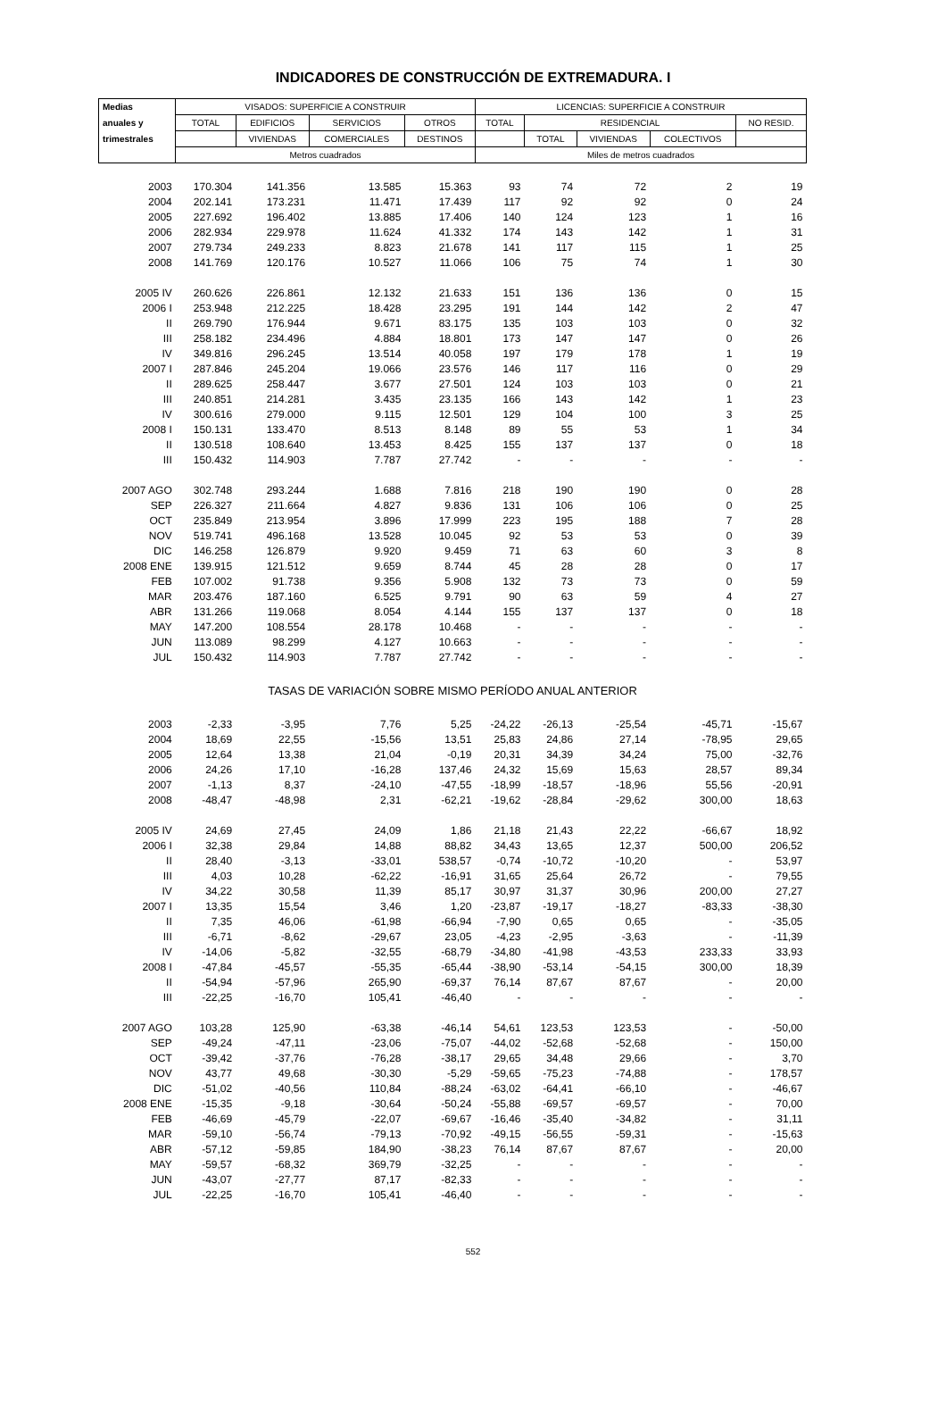INDICADORES DE CONSTRUCCIÓN DE EXTREMADURA. I
| Medias | VISADOS: SUPERFICIE A CONSTRUIR | | | | LICENCIAS: SUPERFICIE A CONSTRUIR | | | | |
| --- | --- | --- | --- | --- | --- | --- | --- | --- | --- |
| anuales y | TOTAL | EDIFICIOS | SERVICIOS | OTROS | TOTAL | RESIDENCIAL | | | NO RESID. |
| trimestrales | | VIVIENDAS | COMERCIALES | DESTINOS | | TOTAL | VIVIENDAS | COLECTIVOS | |
| | Metros cuadrados | | | | Miles de metros cuadrados | | | | |
| 2003 | 170.304 | 141.356 | 13.585 | 15.363 | 93 | 74 | 72 | 2 | 19 |
| 2004 | 202.141 | 173.231 | 11.471 | 17.439 | 117 | 92 | 92 | 0 | 24 |
| 2005 | 227.692 | 196.402 | 13.885 | 17.406 | 140 | 124 | 123 | 1 | 16 |
| 2006 | 282.934 | 229.978 | 11.624 | 41.332 | 174 | 143 | 142 | 1 | 31 |
| 2007 | 279.734 | 249.233 | 8.823 | 21.678 | 141 | 117 | 115 | 1 | 25 |
| 2008 | 141.769 | 120.176 | 10.527 | 11.066 | 106 | 75 | 74 | 1 | 30 |
| 2005 IV | 260.626 | 226.861 | 12.132 | 21.633 | 151 | 136 | 136 | 0 | 15 |
| 2006 I | 253.948 | 212.225 | 18.428 | 23.295 | 191 | 144 | 142 | 2 | 47 |
| II | 269.790 | 176.944 | 9.671 | 83.175 | 135 | 103 | 103 | 0 | 32 |
| III | 258.182 | 234.496 | 4.884 | 18.801 | 173 | 147 | 147 | 0 | 26 |
| IV | 349.816 | 296.245 | 13.514 | 40.058 | 197 | 179 | 178 | 1 | 19 |
| 2007 I | 287.846 | 245.204 | 19.066 | 23.576 | 146 | 117 | 116 | 0 | 29 |
| II | 289.625 | 258.447 | 3.677 | 27.501 | 124 | 103 | 103 | 0 | 21 |
| III | 240.851 | 214.281 | 3.435 | 23.135 | 166 | 143 | 142 | 1 | 23 |
| IV | 300.616 | 279.000 | 9.115 | 12.501 | 129 | 104 | 100 | 3 | 25 |
| 2008 I | 150.131 | 133.470 | 8.513 | 8.148 | 89 | 55 | 53 | 1 | 34 |
| II | 130.518 | 108.640 | 13.453 | 8.425 | 155 | 137 | 137 | 0 | 18 |
| III | 150.432 | 114.903 | 7.787 | 27.742 | - | - | - | - | - |
| 2007 AGO | 302.748 | 293.244 | 1.688 | 7.816 | 218 | 190 | 190 | 0 | 28 |
| SEP | 226.327 | 211.664 | 4.827 | 9.836 | 131 | 106 | 106 | 0 | 25 |
| OCT | 235.849 | 213.954 | 3.896 | 17.999 | 223 | 195 | 188 | 7 | 28 |
| NOV | 519.741 | 496.168 | 13.528 | 10.045 | 92 | 53 | 53 | 0 | 39 |
| DIC | 146.258 | 126.879 | 9.920 | 9.459 | 71 | 63 | 60 | 3 | 8 |
| 2008 ENE | 139.915 | 121.512 | 9.659 | 8.744 | 45 | 28 | 28 | 0 | 17 |
| FEB | 107.002 | 91.738 | 9.356 | 5.908 | 132 | 73 | 73 | 0 | 59 |
| MAR | 203.476 | 187.160 | 6.525 | 9.791 | 90 | 63 | 59 | 4 | 27 |
| ABR | 131.266 | 119.068 | 8.054 | 4.144 | 155 | 137 | 137 | 0 | 18 |
| MAY | 147.200 | 108.554 | 28.178 | 10.468 | - | - | - | - | - |
| JUN | 113.089 | 98.299 | 4.127 | 10.663 | - | - | - | - | - |
| JUL | 150.432 | 114.903 | 7.787 | 27.742 | - | - | - | - | - |
| TASAS DE VARIACIÓN SOBRE MISMO PERÍODO ANUAL ANTERIOR | | | | | | | | | |
| 2003 | -2,33 | -3,95 | 7,76 | 5,25 | -24,22 | -26,13 | -25,54 | -45,71 | -15,67 |
| 2004 | 18,69 | 22,55 | -15,56 | 13,51 | 25,83 | 24,86 | 27,14 | -78,95 | 29,65 |
| 2005 | 12,64 | 13,38 | 21,04 | -0,19 | 20,31 | 34,39 | 34,24 | 75,00 | -32,76 |
| 2006 | 24,26 | 17,10 | -16,28 | 137,46 | 24,32 | 15,69 | 15,63 | 28,57 | 89,34 |
| 2007 | -1,13 | 8,37 | -24,10 | -47,55 | -18,99 | -18,57 | -18,96 | 55,56 | -20,91 |
| 2008 | -48,47 | -48,98 | 2,31 | -62,21 | -19,62 | -28,84 | -29,62 | 300,00 | 18,63 |
| 2005 IV | 24,69 | 27,45 | 24,09 | 1,86 | 21,18 | 21,43 | 22,22 | -66,67 | 18,92 |
| 2006 I | 32,38 | 29,84 | 14,88 | 88,82 | 34,43 | 13,65 | 12,37 | 500,00 | 206,52 |
| II | 28,40 | -3,13 | -33,01 | 538,57 | -0,74 | -10,72 | -10,20 | - | 53,97 |
| III | 4,03 | 10,28 | -62,22 | -16,91 | 31,65 | 25,64 | 26,72 | - | 79,55 |
| IV | 34,22 | 30,58 | 11,39 | 85,17 | 30,97 | 31,37 | 30,96 | 200,00 | 27,27 |
| 2007 I | 13,35 | 15,54 | 3,46 | 1,20 | -23,87 | -19,17 | -18,27 | -83,33 | -38,30 |
| II | 7,35 | 46,06 | -61,98 | -66,94 | -7,90 | 0,65 | 0,65 | - | -35,05 |
| III | -6,71 | -8,62 | -29,67 | 23,05 | -4,23 | -2,95 | -3,63 | - | -11,39 |
| IV | -14,06 | -5,82 | -32,55 | -68,79 | -34,80 | -41,98 | -43,53 | 233,33 | 33,93 |
| 2008 I | -47,84 | -45,57 | -55,35 | -65,44 | -38,90 | -53,14 | -54,15 | 300,00 | 18,39 |
| II | -54,94 | -57,96 | 265,90 | -69,37 | 76,14 | 87,67 | 87,67 | - | 20,00 |
| III | -22,25 | -16,70 | 105,41 | -46,40 | - | - | - | - | - |
| 2007 AGO | 103,28 | 125,90 | -63,38 | -46,14 | 54,61 | 123,53 | 123,53 | - | -50,00 |
| SEP | -49,24 | -47,11 | -23,06 | -75,07 | -44,02 | -52,68 | -52,68 | - | 150,00 |
| OCT | -39,42 | -37,76 | -76,28 | -38,17 | 29,65 | 34,48 | 29,66 | - | 3,70 |
| NOV | 43,77 | 49,68 | -30,30 | -5,29 | -59,65 | -75,23 | -74,88 | - | 178,57 |
| DIC | -51,02 | -40,56 | 110,84 | -88,24 | -63,02 | -64,41 | -66,10 | - | -46,67 |
| 2008 ENE | -15,35 | -9,18 | -30,64 | -50,24 | -55,88 | -69,57 | -69,57 | - | 70,00 |
| FEB | -46,69 | -45,79 | -22,07 | -69,67 | -16,46 | -35,40 | -34,82 | - | 31,11 |
| MAR | -59,10 | -56,74 | -79,13 | -70,92 | -49,15 | -56,55 | -59,31 | - | -15,63 |
| ABR | -57,12 | -59,85 | 184,90 | -38,23 | 76,14 | 87,67 | 87,67 | - | 20,00 |
| MAY | -59,57 | -68,32 | 369,79 | -32,25 | - | - | - | - | - |
| JUN | -43,07 | -27,77 | 87,17 | -82,33 | - | - | - | - | - |
| JUL | -22,25 | -16,70 | 105,41 | -46,40 | - | - | - | - | - |
552